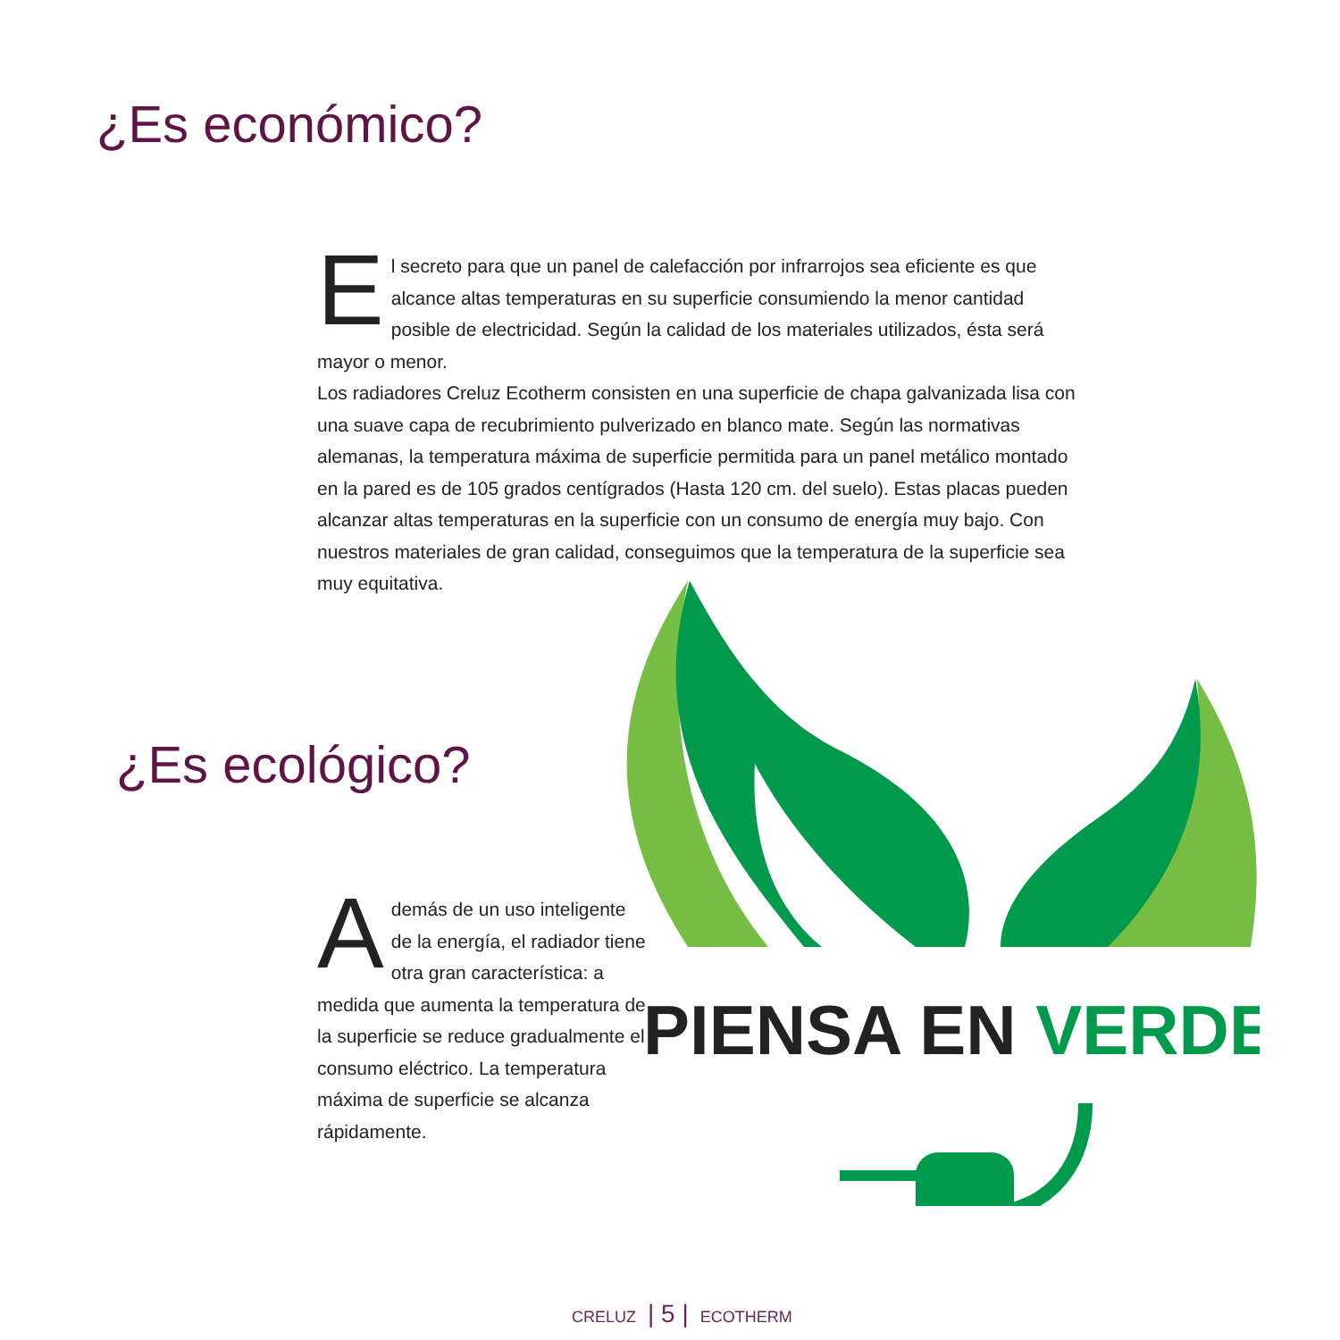¿Es económico?
El secreto para que un panel de calefacción por infrarrojos sea eficiente es que alcance altas temperaturas en su superficie consumiendo la menor cantidad posible de electricidad. Según la calidad de los materiales utilizados, ésta será mayor o menor.
Los radiadores Creluz Ecotherm consisten en una superficie de chapa galvanizada lisa con una suave capa de recubrimiento pulverizado en blanco mate. Según las normativas alemanas, la temperatura máxima de superficie permitida para un panel metálico montado en la pared es de 105 grados centígrados (Hasta 120 cm. del suelo). Estas placas pueden alcanzar altas temperaturas en la superficie con un consumo de energía muy bajo. Con nuestros materiales de gran calidad, conseguimos que la temperatura de la superficie sea muy equitativa.
¿Es ecológico?
Además de un uso inteligente de la energía, el radiador tiene otra gran característica: a medida que aumenta la temperatura de la superficie se reduce gradualmente el consumo eléctrico. La temperatura máxima de superficie se alcanza rápidamente.
PIENSA EN VERDE
CRELUZ | 5 | ECOTHERM